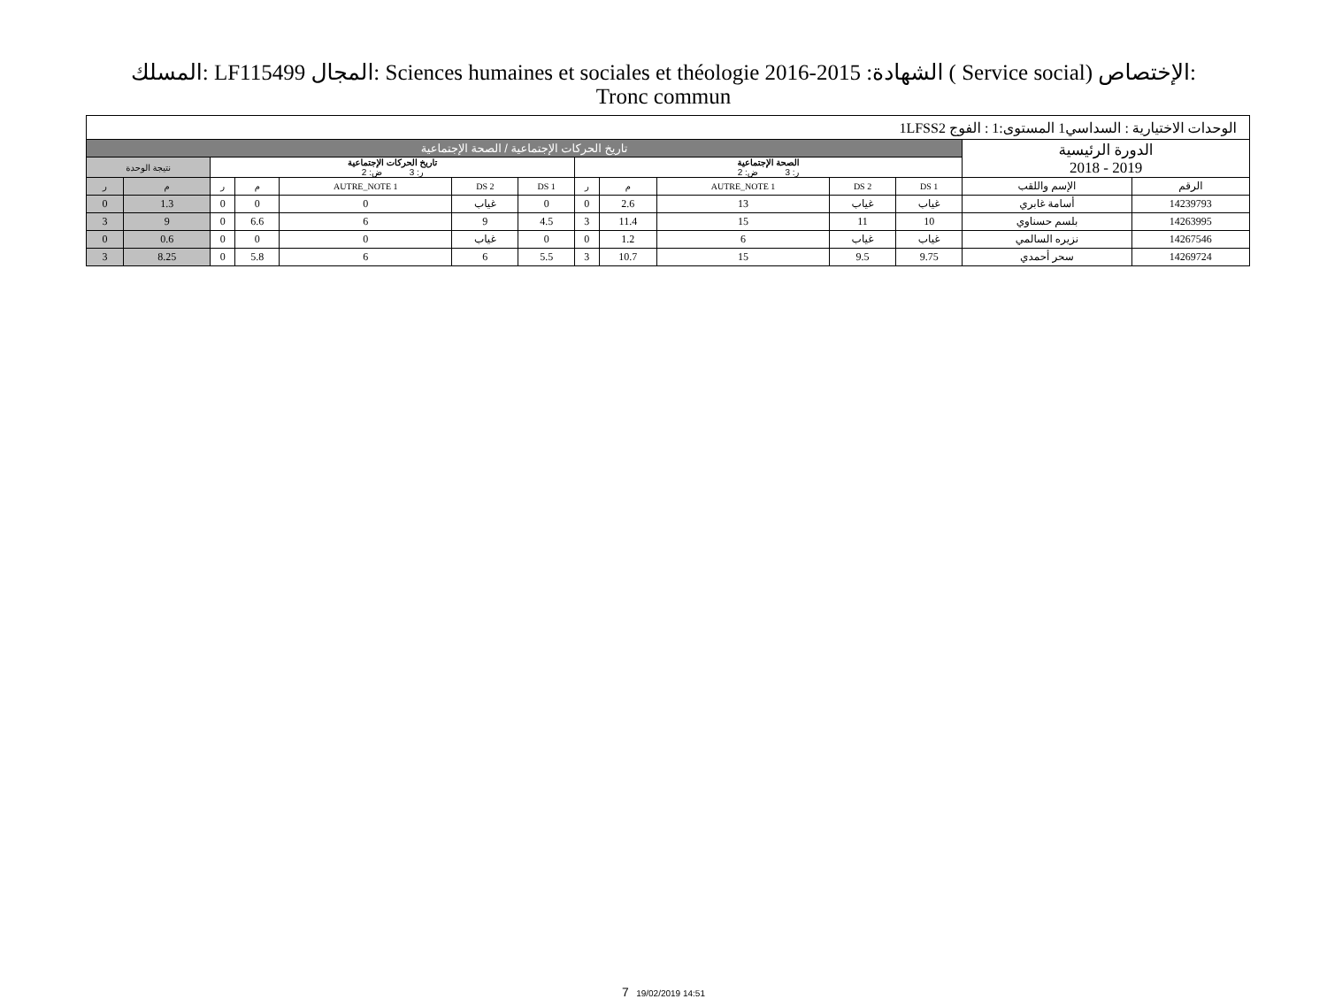المسلك: LF115499 المجال: Sciences humaines et sociales et théologie الشهادة: 2015-2016 ( Service social) الإختصاص: Tronc commun
| الوحدات الاختيارية : السداسي1 المستوى:1 : الفوج 1LFSS2 | | | | | | | | | | | | | |
| الدورة الرئيسية 2019 - 2018 | | تاريخ الحركات الإجتماعية / الصحة الإجتماعية | | | | | | | | | | | |
| | | الصحة الإجتماعية ر: 3 ض: 2 | | | | | تاريخ الحركات الإجتماعية ر: 3 ض: 2 | | | | | نتيجة الوحدة | |
| الرقم | الإسم واللقب | DS 1 | DS 2 | AUTRE_NOTE 1 | م | ر | DS 1 | DS 2 | AUTRE_NOTE 1 | م | ر | م | ر |
| 14239793 | أسامة غابري | غياب | غياب | 13 | 2.6 | 0 | 0 | غياب | 0 | 0 | 0 | 1.3 | 0 |
| 14263995 | بلسم حسناوي | 10 | 11 | 15 | 11.4 | 3 | 4.5 | 9 | 6 | 6.6 | 0 | 9 | 3 |
| 14267546 | نزيره السالمي | غياب | غياب | 6 | 1.2 | 0 | 0 | غياب | 0 | 0 | 0 | 0.6 | 0 |
| 14269724 | سحر أحمدي | 9.75 | 9.5 | 15 | 10.7 | 3 | 5.5 | 6 | 6 | 5.8 | 0 | 8.25 | 3 |
7 19/02/2019 14:51